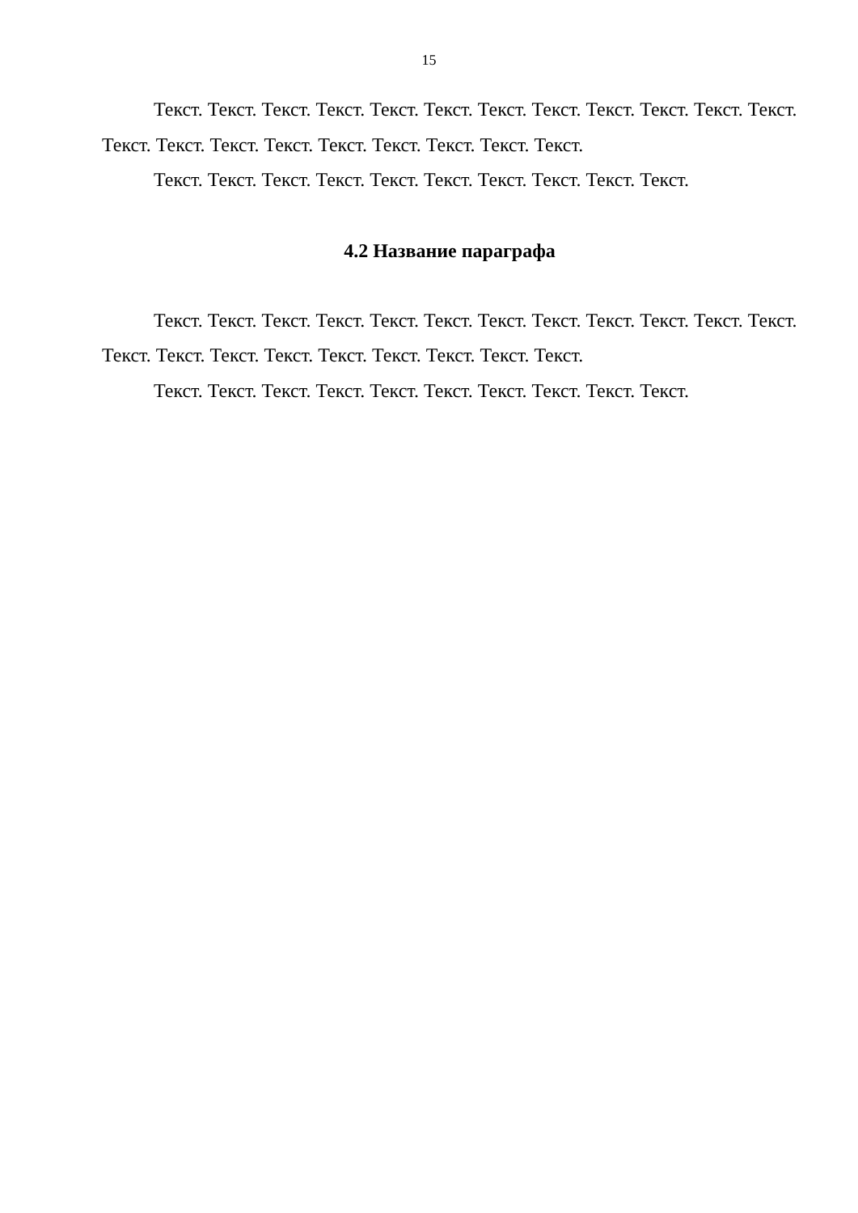15
Текст. Текст. Текст. Текст. Текст. Текст. Текст. Текст. Текст. Текст. Текст. Текст. Текст. Текст. Текст. Текст. Текст. Текст. Текст. Текст. Текст.
Текст. Текст. Текст. Текст. Текст. Текст. Текст. Текст. Текст. Текст.
4.2 Название параграфа
Текст. Текст. Текст. Текст. Текст. Текст. Текст. Текст. Текст. Текст. Текст. Текст. Текст. Текст. Текст. Текст. Текст. Текст. Текст. Текст. Текст.
Текст. Текст. Текст. Текст. Текст. Текст. Текст. Текст. Текст. Текст.